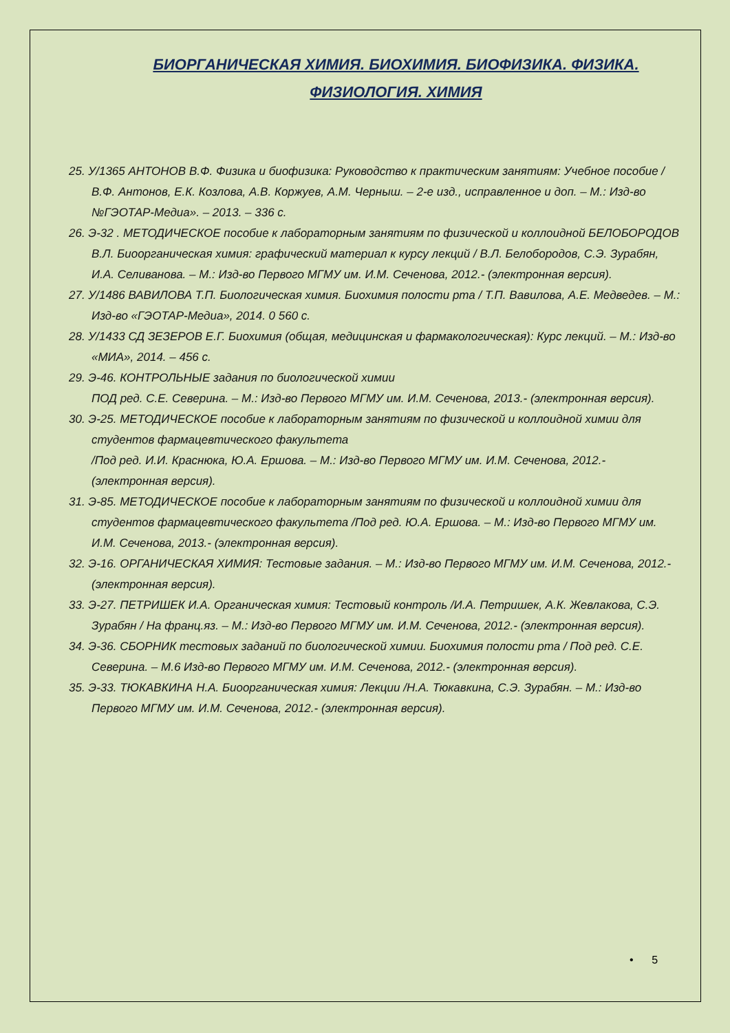БИОРГАНИЧЕСКАЯ ХИМИЯ. БИОХИМИЯ. БИОФИЗИКА. ФИЗИКА. ФИЗИОЛОГИЯ. ХИМИЯ
25. У/1365 АНТОНОВ В.Ф. Физика и биофизика: Руководство к практическим занятиям: Учебное пособие / В.Ф. Антонов, Е.К. Козлова, А.В. Коржуев, А.М. Черныш. – 2-е изд., исправленное и доп. – М.: Изд-во №ГЭОТАР-Медиа». – 2013. – 336 с.
26. Э-32 . МЕТОДИЧЕСКОЕ пособие к лабораторным занятиям по физической и коллоидной БЕЛОБОРОДОВ В.Л. Биоорганическая химия: графический материал к курсу лекций / В.Л. Белобородов, С.Э. Зурабян, И.А. Селиванова. – М.: Изд-во Первого МГМУ им. И.М. Сеченова, 2012.- (электронная версия).
27. У/1486 ВАВИЛОВА Т.П. Биологическая химия. Биохимия полости рта / Т.П. Вавилова, А.Е. Медведев. – М.: Изд-во «ГЭОТАР-Медиа», 2014. 0 560 с.
28. У/1433 СД ЗЕЗЕРОВ Е.Г. Биохимия (общая, медицинская и фармакологическая): Курс лекций. – М.: Изд-во «МИА», 2014. – 456 с.
29. Э-46. КОНТРОЛЬНЫЕ задания по биологической химии
ПОД ред. С.Е. Северина. – М.: Изд-во Первого МГМУ им. И.М. Сеченова, 2013.- (электронная версия).
30. Э-25. МЕТОДИЧЕСКОЕ пособие к лабораторным занятиям по физической и коллоидной химии для студентов фармацевтического факультета
/Под ред. И.И. Краснюка, Ю.А. Ершова. – М.: Изд-во Первого МГМУ им. И.М. Сеченова, 2012.- (электронная версия).
31. Э-85. МЕТОДИЧЕСКОЕ пособие к лабораторным занятиям по физической и коллоидной химии для студентов фармацевтического факультета /Под ред. Ю.А. Ершова. – М.: Изд-во Первого МГМУ им. И.М. Сеченова, 2013.- (электронная версия).
32. Э-16. ОРГАНИЧЕСКАЯ ХИМИЯ: Тестовые задания. – М.: Изд-во Первого МГМУ им. И.М. Сеченова, 2012.- (электронная версия).
33. Э-27. ПЕТРИШЕК И.А. Органическая химия: Тестовый контроль /И.А. Петришек, А.К. Жевлакова, С.Э. Зурабян / На франц.яз. – М.: Изд-во Первого МГМУ им. И.М. Сеченова, 2012.- (электронная версия).
34. Э-36. СБОРНИК тестовых заданий по биологической химии. Биохимия полости рта / Под ред. С.Е. Северина. – М.6 Изд-во Первого МГМУ им. И.М. Сеченова, 2012.- (электронная версия).
35. Э-33. ТЮКАВКИНА Н.А. Биоорганическая химия: Лекции /Н.А. Тюкавкина, С.Э. Зурабян. – М.: Изд-во Первого МГМУ им. И.М. Сеченова, 2012.- (электронная версия).
• 5